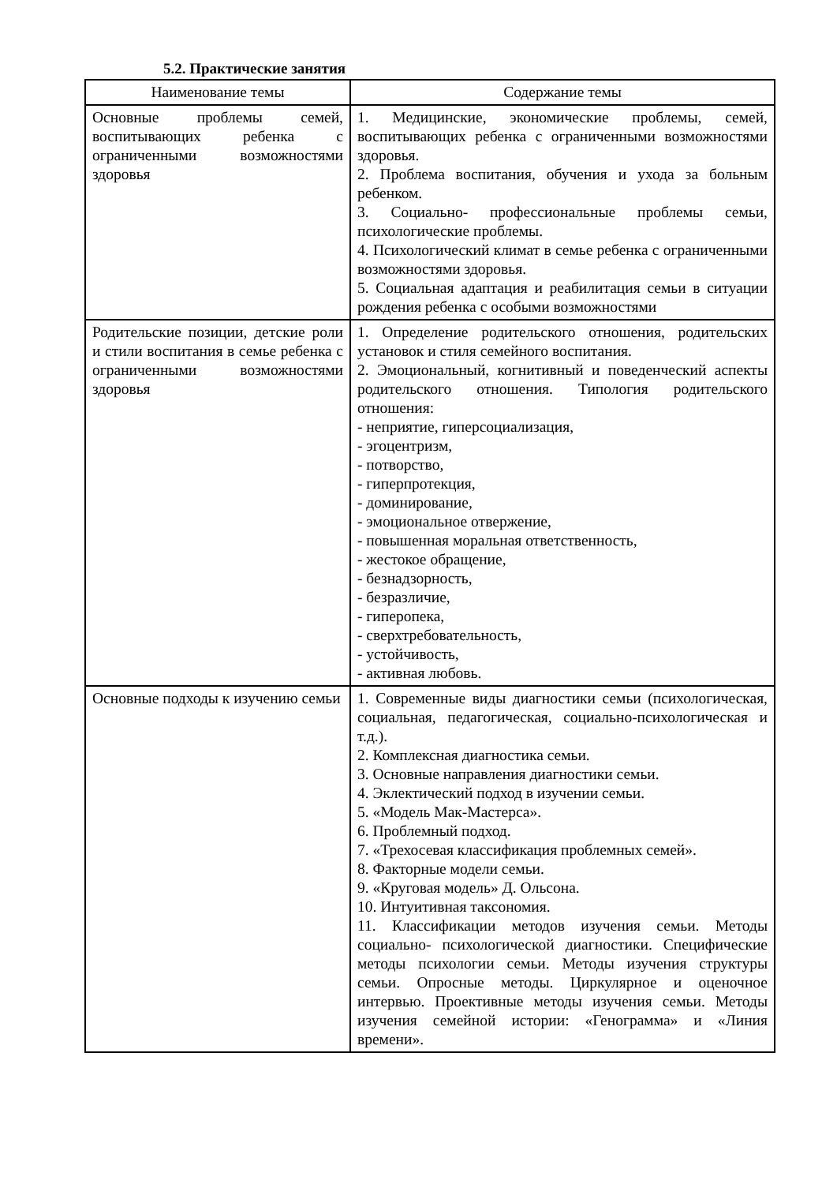5.2. Практические занятия
| Наименование темы | Содержание темы |
| --- | --- |
| Основные проблемы семей, воспитывающих ребенка с ограниченными возможностями здоровья | 1. Медицинские, экономические проблемы, семей, воспитывающих ребенка с ограниченными возможностями здоровья. 2. Проблема воспитания, обучения и ухода за больным ребенком. 3. Социально- профессиональные проблемы семьи, психологические проблемы. 4. Психологический климат в семье ребенка с ограниченными возможностями здоровья. 5. Социальная адаптация и реабилитация семьи в ситуации рождения ребенка с особыми возможностями |
| Родительские позиции, детские роли и стили воспитания в семье ребенка с ограниченными возможностями здоровья | 1. Определение родительского отношения, родительских установок и стиля семейного воспитания. 2. Эмоциональный, когнитивный и поведенческий аспекты родительского отношения. Типология родительского отношения: - неприятие, гиперсоциализация, - эгоцентризм, - потворство, - гиперпротекция, - доминирование, - эмоциональное отвержение, - повышенная моральная ответственность, - жестокое обращение, - безнадзорность, - безразличие, - гиперопека, - сверхтребовательность, - устойчивость, - активная любовь. |
| Основные подходы к изучению семьи | 1. Современные виды диагностики семьи (психологическая, социальная, педагогическая, социально-психологическая и т.д.). 2. Комплексная диагностика семьи. 3. Основные направления диагностики семьи. 4. Эклектический подход в изучении семьи. 5. «Модель Мак-Мастерса». 6. Проблемный подход. 7. «Трехосевая классификация проблемных семей». 8. Факторные модели семьи. 9. «Круговая модель» Д. Ольсона. 10. Интуитивная таксономия. 11. Классификации методов изучения семьи. Методы социально- психологической диагностики. Специфические методы психологии семьи. Методы изучения структуры семьи. Опросные методы. Циркулярное и оценочное интервью. Проективные методы изучения семьи. Методы изучения семейной истории: «Генограмма» и «Линия времени». |